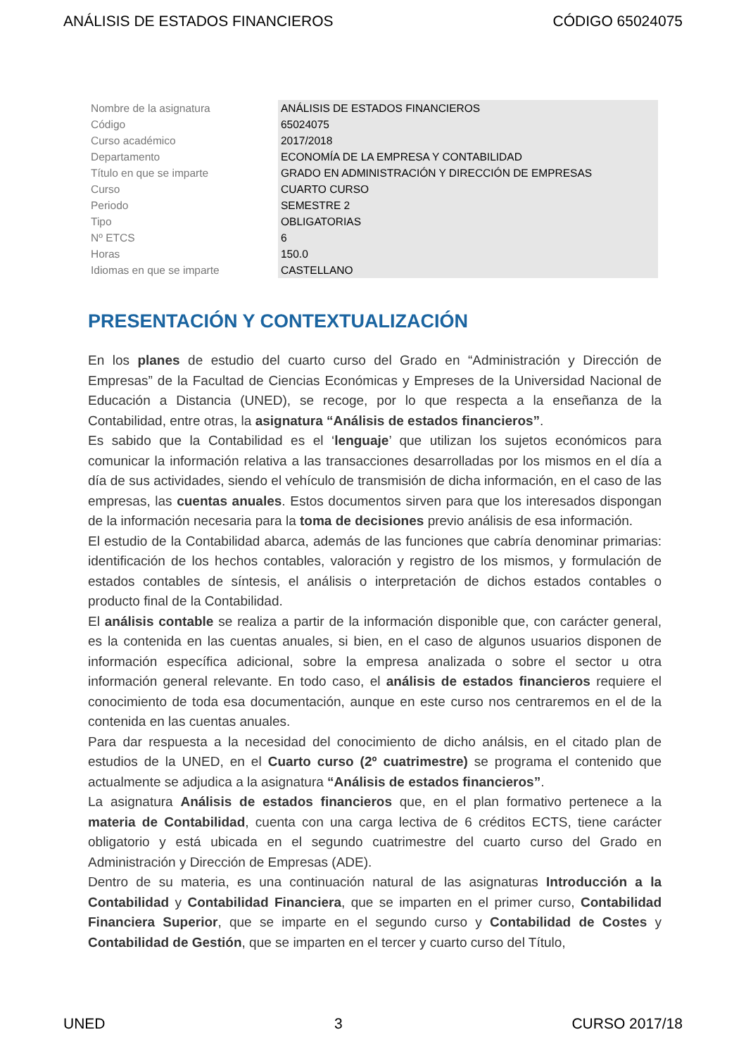ANÁLISIS DE ESTADOS FINANCIEROS CÓDIGO 65024075
| Nombre de la asignatura | ANÁLISIS DE ESTADOS FINANCIEROS |
| Código | 65024075 |
| Curso académico | 2017/2018 |
| Departamento | ECONOMÍA DE LA EMPRESA Y CONTABILIDAD |
| Título en que se imparte | GRADO EN ADMINISTRACIÓN Y DIRECCIÓN DE EMPRESAS |
| Curso | CUARTO CURSO |
| Periodo | SEMESTRE 2 |
| Tipo | OBLIGATORIAS |
| Nº ETCS | 6 |
| Horas | 150.0 |
| Idiomas en que se imparte | CASTELLANO |
PRESENTACIÓN Y CONTEXTUALIZACIÓN
En los planes de estudio del cuarto curso del Grado en “Administración y Dirección de Empresas” de la Facultad de Ciencias Económicas y Empreses de la Universidad Nacional de Educación a Distancia (UNED), se recoge, por lo que respecta a la enseñanza de la Contabilidad, entre otras, la asignatura “Análisis de estados financieros”.
Es sabido que la Contabilidad es el ‘lenguaje’ que utilizan los sujetos económicos para comunicar la información relativa a las transacciones desarrolladas por los mismos en el día a día de sus actividades, siendo el vehículo de transmisión de dicha información, en el caso de las empresas, las cuentas anuales. Estos documentos sirven para que los interesados dispongan de la información necesaria para la toma de decisiones previo análisis de esa información.
El estudio de la Contabilidad abarca, además de las funciones que cabría denominar primarias: identificación de los hechos contables, valoración y registro de los mismos, y formulación de estados contables de síntesis, el análisis o interpretación de dichos estados contables o producto final de la Contabilidad.
El análisis contable se realiza a partir de la información disponible que, con carácter general, es la contenida en las cuentas anuales, si bien, en el caso de algunos usuarios disponen de información específica adicional, sobre la empresa analizada o sobre el sector u otra información general relevante. En todo caso, el análisis de estados financieros requiere el conocimiento de toda esa documentación, aunque en este curso nos centraremos en el de la contenida en las cuentas anuales.
Para dar respuesta a la necesidad del conocimiento de dicho análsis, en el citado plan de estudios de la UNED, en el Cuarto curso (2º cuatrimestre) se programa el contenido que actualmente se adjudica a la asignatura “Análisis de estados financieros”.
La asignatura Análisis de estados financieros que, en el plan formativo pertenece a la materia de Contabilidad, cuenta con una carga lectiva de 6 créditos ECTS, tiene carácter obligatorio y está ubicada en el segundo cuatrimestre del cuarto curso del Grado en Administración y Dirección de Empresas (ADE).
Dentro de su materia, es una continuación natural de las asignaturas Introducción a la Contabilidad y Contabilidad Financiera, que se imparten en el primer curso, Contabilidad Financiera Superior, que se imparte en el segundo curso y Contabilidad de Costes y Contabilidad de Gestión, que se imparten en el tercer y cuarto curso del Título,
UNED 3 CURSO 2017/18